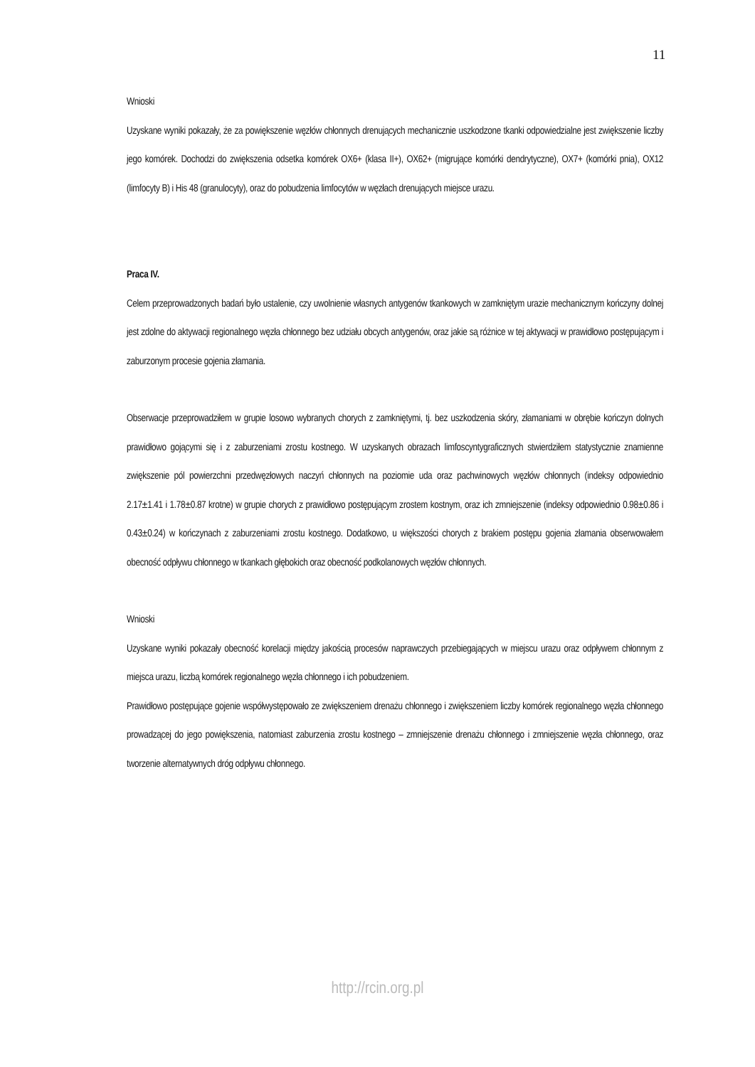11
Wnioski
Uzyskane wyniki pokazały, że za powiększenie węzłów chłonnych drenujących mechanicznie uszkodzone tkanki odpowiedzialne jest zwiększenie liczby jego komórek. Dochodzi do zwiększenia odsetka komórek OX6+ (klasa II+), OX62+ (migrujące komórki dendrytyczne), OX7+ (komórki pnia), OX12 (limfocyty B) i His 48 (granulocyty), oraz do pobudzenia limfocytów w węzłach drenujących miejsce urazu.
Praca IV.
Celem przeprowadzonych badań było ustalenie, czy uwolnienie własnych antygenów tkankowych w zamkniętym urazie mechanicznym kończyny dolnej jest zdolne do aktywacji regionalnego węzła chłonnego bez udziału obcych antygenów, oraz jakie są różnice w tej aktywacji w prawidłowo postępującym i zaburzonym procesie gojenia złamania.
Obserwacje przeprowadziłem w grupie losowo wybranych chorych z zamkniętymi, tj. bez uszkodzenia skóry, złamaniami w obrębie kończyn dolnych prawidłowo gojącymi się i z zaburzeniami zrostu kostnego. W uzyskanych obrazach limfoscyntygraficznych stwierdziłem statystycznie znamienne zwiększenie pól powierzchni przedwęzłowych naczyń chłonnych na poziomie uda oraz pachwinowych węzłów chłonnych (indeksy odpowiednio 2.17±1.41 i 1.78±0.87 krotne) w grupie chorych z prawidłowo postępującym zrostem kostnym, oraz ich zmniejszenie (indeksy odpowiednio 0.98±0.86 i 0.43±0.24) w kończynach z zaburzeniami zrostu kostnego. Dodatkowo, u większości chorych z brakiem postępu gojenia złamania obserwowałem obecność odpływu chłonnego w tkankach głębokich oraz obecność podkolanowych węzłów chłonnych.
Wnioski
Uzyskane wyniki pokazały obecność korelacji między jakością procesów naprawczych przebiegających w miejscu urazu oraz odpływem chłonnym z miejsca urazu, liczbą komórek regionalnego węzła chłonnego i ich pobudzeniem.
Prawidłowo postępujące gojenie współwystępowało ze zwiększeniem drenażu chłonnego i zwiększeniem liczby komórek regionalnego węzła chłonnego prowadzącej do jego powiększenia, natomiast zaburzenia zrostu kostnego – zmniejszenie drenażu chłonnego i zmniejszenie węzła chłonnego, oraz tworzenie alternatywnych dróg odpływu chłonnego.
http://rcin.org.pl